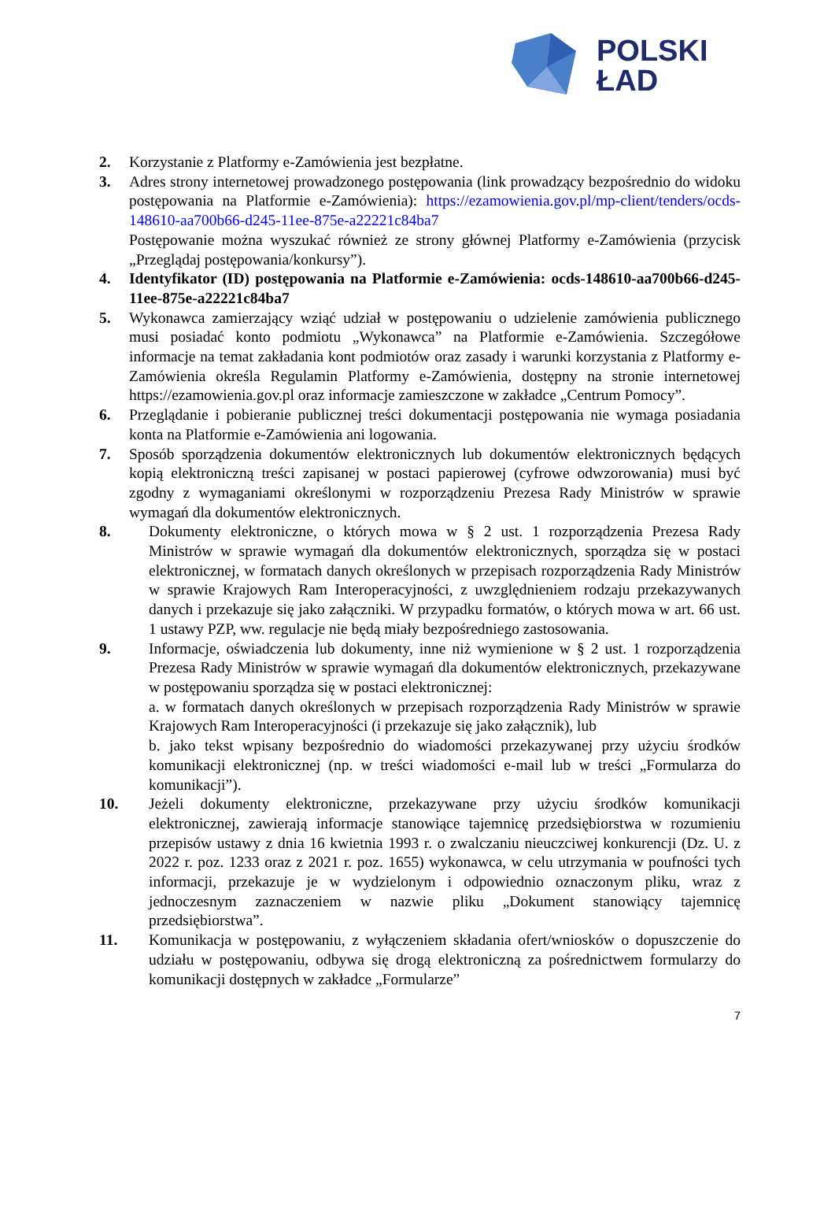POLSKI
ŁAD
2. Korzystanie z Platformy e-Zamówienia jest bezpłatne.
3. Adres strony internetowej prowadzonego postępowania (link prowadzący bezpośrednio do widoku postępowania na Platformie e-Zamówienia): https://ezamowienia.gov.pl/mp-client/tenders/ocds-148610-aa700b66-d245-11ee-875e-a22221c84ba7
Postępowanie można wyszukać również ze strony głównej Platformy e-Zamówienia (przycisk „Przeglądaj postępowania/konkursy”).
4. Identyfikator (ID) postępowania na Platformie e-Zamówienia: ocds-148610-aa700b66-d245-11ee-875e-a22221c84ba7
5. Wykonawca zamierzający wziąć udział w postępowaniu o udzielenie zamówienia publicznego musi posiadać konto podmiotu „Wykonawca” na Platformie e-Zamówienia. Szczegółowe informacje na temat zakładania kont podmiotów oraz zasady i warunki korzystania z Platformy e-Zamówienia określa Regulamin Platformy e-Zamówienia, dostępny na stronie internetowej https://ezamowienia.gov.pl oraz informacje zamieszczone w zakładce „Centrum Pomocy”.
6. Przeglądanie i pobieranie publicznej treści dokumentacji postępowania nie wymaga posiadania konta na Platformie e-Zamówienia ani logowania.
7. Sposób sporządzenia dokumentów elektronicznych lub dokumentów elektronicznych będących kopią elektroniczną treści zapisanej w postaci papierowej (cyfrowe odwzorowania) musi być zgodny z wymaganiami określonymi w rozporządzeniu Prezesa Rady Ministrów w sprawie wymagań dla dokumentów elektronicznych.
8. Dokumenty elektroniczne, o których mowa w § 2 ust. 1 rozporządzenia Prezesa Rady Ministrów w sprawie wymagań dla dokumentów elektronicznych, sporządza się w postaci elektronicznej, w formatach danych określonych w przepisach rozporządzenia Rady Ministrów w sprawie Krajowych Ram Interoperacyjności, z uwzględnieniem rodzaju przekazywanych danych i przekazuje się jako załączniki. W przypadku formatów, o których mowa w art. 66 ust. 1 ustawy PZP, ww. regulacje nie będą miały bezpośredniego zastosowania.
9. Informacje, oświadczenia lub dokumenty, inne niż wymienione w § 2 ust. 1 rozporządzenia Prezesa Rady Ministrów w sprawie wymagań dla dokumentów elektronicznych, przekazywane w postępowaniu sporządza się w postaci elektronicznej:
a. w formatach danych określonych w przepisach rozporządzenia Rady Ministrów w sprawie Krajowych Ram Interoperacyjności (i przekazuje się jako załącznik), lub
b. jako tekst wpisany bezpośrednio do wiadomości przekazywanej przy użyciu środków komunikacji elektronicznej (np. w treści wiadomości e-mail lub w treści „Formularza do komunikacji”).
10. Jeżeli dokumenty elektroniczne, przekazywane przy użyciu środków komunikacji elektronicznej, zawierają informacje stanowiące tajemnicę przedsiębiorstwa w rozumieniu przepisów ustawy z dnia 16 kwietnia 1993 r. o zwalczaniu nieuczciwej konkurencji (Dz. U. z 2022 r. poz. 1233 oraz z 2021 r. poz. 1655) wykonawca, w celu utrzymania w poufności tych informacji, przekazuje je w wydzielonym i odpowiednio oznaczonym pliku, wraz z jednoczesnym zaznaczeniem w nazwie pliku „Dokument stanowiący tajemnicę przedsiębiorstwa”.
11. Komunikacja w postępowaniu, z wyłączeniem składania ofert/wniosków o dopuszczenie do udziału w postępowaniu, odbywa się drogą elektroniczną za pośrednictwem formularzy do komunikacji dostępnych w zakładce „Formularze”
7